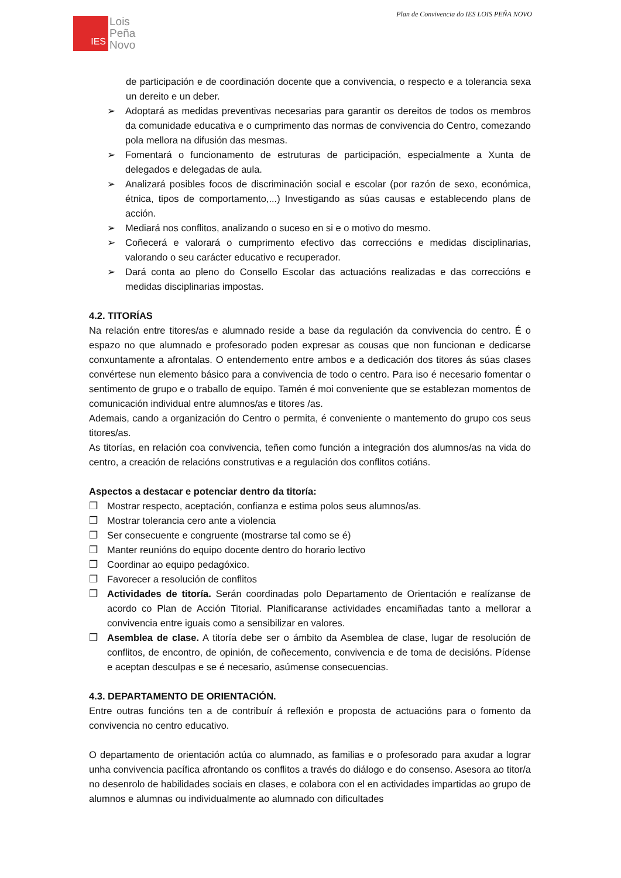Plan de Convivencia do IES LOIS PEÑA NOVO
IES
Lois
Peña
Novo
de participación e de coordinación docente que a convivencia, o respecto e a tolerancia sexa un dereito e un deber.
➢ Adoptará as medidas preventivas necesarias para garantir os dereitos de todos os membros da comunidade educativa e o cumprimento das normas de convivencia do Centro, comezando pola mellora na difusión das mesmas.
➢ Fomentará o funcionamento de estruturas de participación, especialmente a Xunta de delegados e delegadas de aula.
➢ Analizará posibles focos de discriminación social e escolar (por razón de sexo, económica, étnica, tipos de comportamento,...) Investigando as súas causas e establecendo plans de acción.
➢ Mediará nos conflitos, analizando o suceso en si e o motivo do mesmo.
➢ Coñecerá e valorará o cumprimento efectivo das correccións e medidas disciplinarias, valorando o seu carácter educativo e recuperador.
➢ Dará conta ao pleno do Consello Escolar das actuacións realizadas e das correccións e medidas disciplinarias impostas.
4.2. TITORÍAS
Na relación entre titores/as e alumnado reside a base da regulación da convivencia do centro. É o espazo no que alumnado e profesorado poden expresar as cousas que non funcionan e dedicarse conxuntamente a afrontalas. O entendemento entre ambos e a dedicación dos titores ás súas clases convértese nun elemento básico para a convivencia de todo o centro. Para iso é necesario fomentar o sentimento de grupo e o traballo de equipo. Tamén é moi conveniente que se establezan momentos de comunicación individual entre alumnos/as e titores /as.
Ademais, cando a organización do Centro o permita, é conveniente o mantemento do grupo cos seus titores/as.
As titorías, en relación coa convivencia, teñen como función a integración dos alumnos/as na vida do centro, a creación de relacións construtivas e a regulación dos conflitos cotiáns.
Aspectos a destacar e potenciar dentro da titoría:
❒ Mostrar respecto, aceptación, confianza e estima polos seus alumnos/as.
❒ Mostrar tolerancia cero ante a violencia
❒ Ser consecuente e congruente (mostrarse tal como se é)
❒ Manter reunións do equipo docente dentro do horario lectivo
❒ Coordinar ao equipo pedagóxico.
❒ Favorecer a resolución de conflitos
❒ Actividades de titoría. Serán coordinadas polo Departamento de Orientación e realízanse de acordo co Plan de Acción Titorial. Planificaranse actividades encamiñadas tanto a mellorar a convivencia entre iguais como a sensibilizar en valores.
❒ Asemblea de clase. A titoría debe ser o ámbito da Asemblea de clase, lugar de resolución de conflitos, de encontro, de opinión, de coñecemento, convivencia e de toma de decisións. Pídense e aceptan desculpas e se é necesario, asúmense consecuencias.
4.3. DEPARTAMENTO DE ORIENTACIÓN.
Entre outras funcións ten a de contribuír á reflexión e proposta de actuacións para o fomento da convivencia no centro educativo.
O departamento de orientación actúa co alumnado, as familias e o profesorado para axudar a lograr unha convivencia pacífica afrontando os conflitos a través do diálogo e do consenso. Asesora ao titor/a no desenrolo de habilidades sociais en clases, e colabora con el en actividades impartidas ao grupo de alumnos e alumnas ou individualmente ao alumnado con dificultades